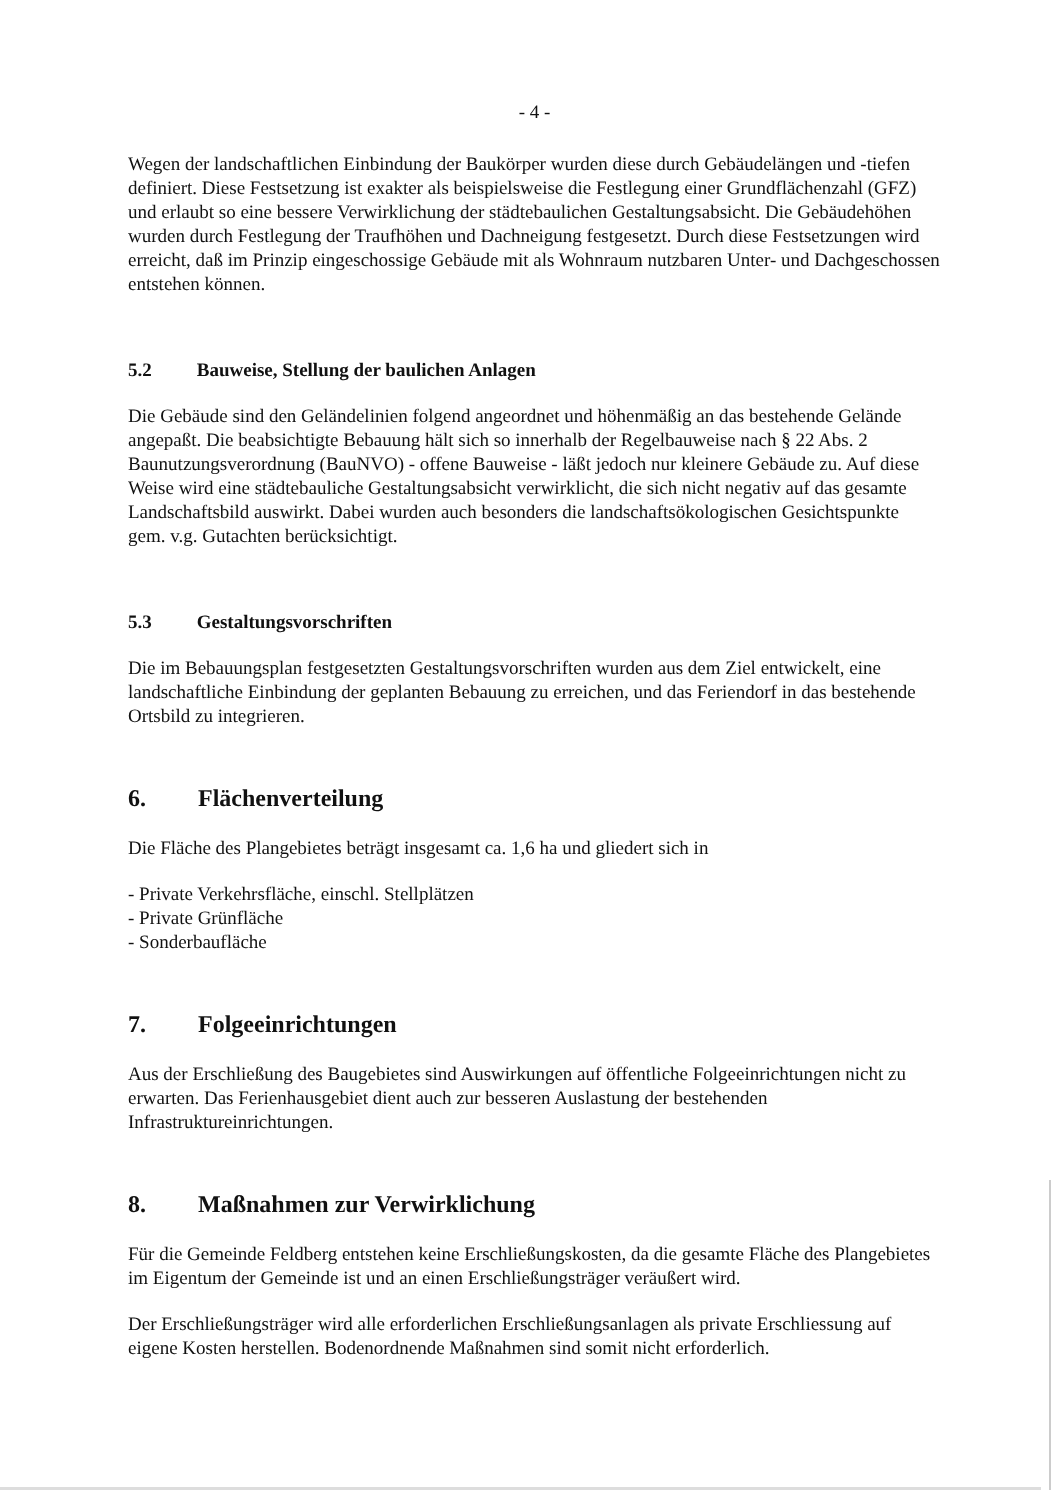- 4 -
Wegen der landschaftlichen Einbindung der Baukörper wurden diese durch Gebäudelängen und -tiefen definiert. Diese Festsetzung ist exakter als beispielsweise die Festlegung einer Grundflächenzahl (GFZ) und erlaubt so eine bessere Verwirklichung der städtebaulichen Gestaltungsabsicht. Die Gebäudehöhen wurden durch Festlegung der Traufhöhen und Dachneigung festgesetzt. Durch diese Festsetzungen wird erreicht, daß im Prinzip eingeschossige Gebäude mit als Wohnraum nutzbaren Unter- und Dachgeschossen entstehen können.
5.2 Bauweise, Stellung der baulichen Anlagen
Die Gebäude sind den Geländelinien folgend angeordnet und höhenmäßig an das bestehende Gelände angepaßt. Die beabsichtigte Bebauung hält sich so innerhalb der Regelbauweise nach § 22 Abs. 2 Baunutzungsverordnung (BauNVO) - offene Bauweise - läßt jedoch nur kleinere Gebäude zu. Auf diese Weise wird eine städtebauliche Gestaltungsabsicht verwirklicht, die sich nicht negativ auf das gesamte Landschaftsbild auswirkt. Dabei wurden auch besonders die landschaftsökologischen Gesichtspunkte gem. v.g. Gutachten berücksichtigt.
5.3 Gestaltungsvorschriften
Die im Bebauungsplan festgesetzten Gestaltungsvorschriften wurden aus dem Ziel entwickelt, eine landschaftliche Einbindung der geplanten Bebauung zu erreichen, und das Feriendorf in das bestehende Ortsbild zu integrieren.
6. Flächenverteilung
Die Fläche des Plangebietes beträgt insgesamt ca. 1,6 ha und gliedert sich in
- Private Verkehrsfläche, einschl. Stellplätzen
- Private Grünfläche
- Sonderbaufläche
7. Folgeeinrichtungen
Aus der Erschließung des Baugebietes sind Auswirkungen auf öffentliche Folgeeinrichtungen nicht zu erwarten. Das Ferienhausgebiet dient auch zur besseren Auslastung der bestehenden Infrastruktureinrichtungen.
8. Maßnahmen zur Verwirklichung
Für die Gemeinde Feldberg entstehen keine Erschließungskosten, da die gesamte Fläche des Plangebietes im Eigentum der Gemeinde ist und an einen Erschließungsträger veräußert wird.
Der Erschließungsträger wird alle erforderlichen Erschließungsanlagen als private Erschliessung auf eigene Kosten herstellen. Bodenordnende Maßnahmen sind somit nicht erforderlich.